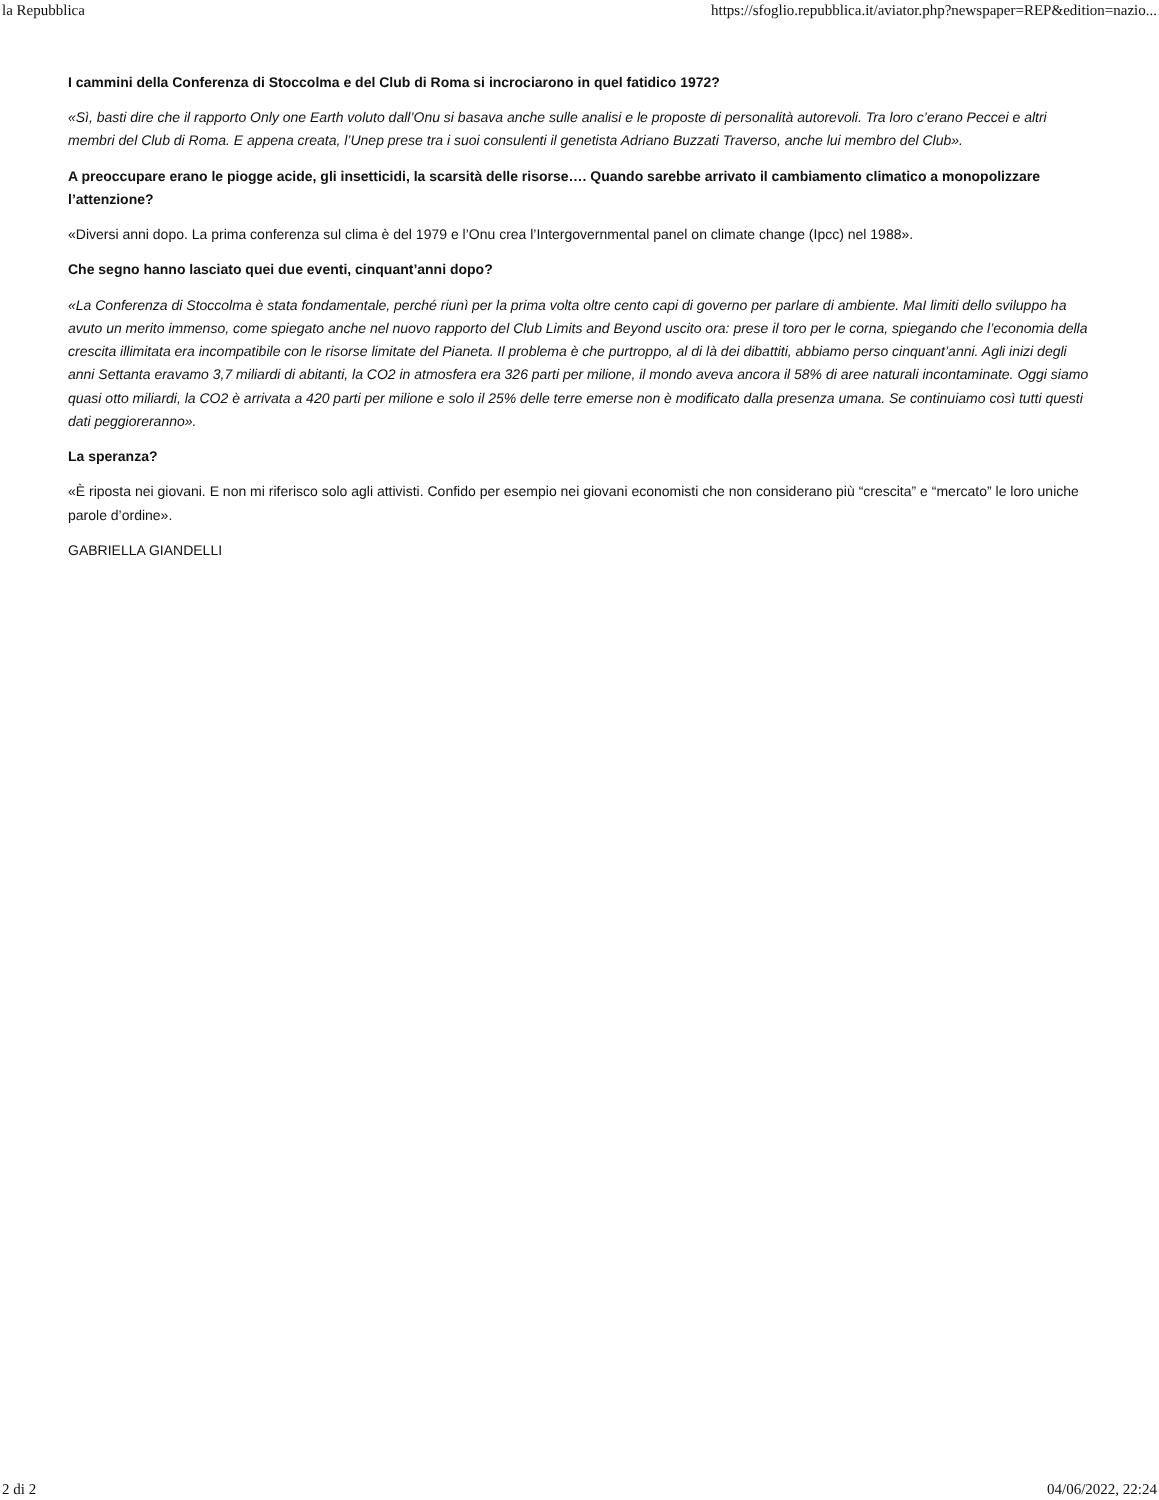la Repubblica https://sfoglio.repubblica.it/aviator.php?newspaper=REP&edition=nazio...
I cammini della Conferenza di Stoccolma e del Club di Roma si incrociarono in quel fatidico 1972?
«Sì, basti dire che il rapporto Only one Earth voluto dall’Onu si basava anche sulle analisi e le proposte di personalità autorevoli. Tra loro c’erano Peccei e altri membri del Club di Roma. E appena creata, l’Unep prese tra i suoi consulenti il genetista Adriano Buzzati Traverso, anche lui membro del Club».
A preoccupare erano le piogge acide, gli insetticidi, la scarsità delle risorse…. Quando sarebbe arrivato il cambiamento climatico a monopolizzare l’attenzione?
«Diversi anni dopo. La prima conferenza sul clima è del 1979 e l’Onu crea l’Intergovernmental panel on climate change (Ipcc) nel 1988».
Che segno hanno lasciato quei due eventi, cinquant’anni dopo?
«La Conferenza di Stoccolma è stata fondamentale, perché riunì per la prima volta oltre cento capi di governo per parlare di ambiente. MaI limiti dello sviluppo ha avuto un merito immenso, come spiegato anche nel nuovo rapporto del Club Limits and Beyond uscito ora: prese il toro per le corna, spiegando che l’economia della crescita illimitata era incompatibile con le risorse limitate del Pianeta. Il problema è che purtroppo, al di là dei dibattiti, abbiamo perso cinquant’anni. Agli inizi degli anni Settanta eravamo 3,7 miliardi di abitanti, la CO2 in atmosfera era 326 parti per milione, il mondo aveva ancora il 58% di aree naturali incontaminate. Oggi siamo quasi otto miliardi, la CO2 è arrivata a 420 parti per milione e solo il 25% delle terre emerse non è modificato dalla presenza umana. Se continuiamo così tutti questi dati peggioreranno».
La speranza?
«È riposta nei giovani. E non mi riferisco solo agli attivisti. Confido per esempio nei giovani economisti che non considerano più “crescita” e “mercato” le loro uniche parole d’ordine».
GABRIELLA GIANDELLI
2 di 2 04/06/2022, 22:24